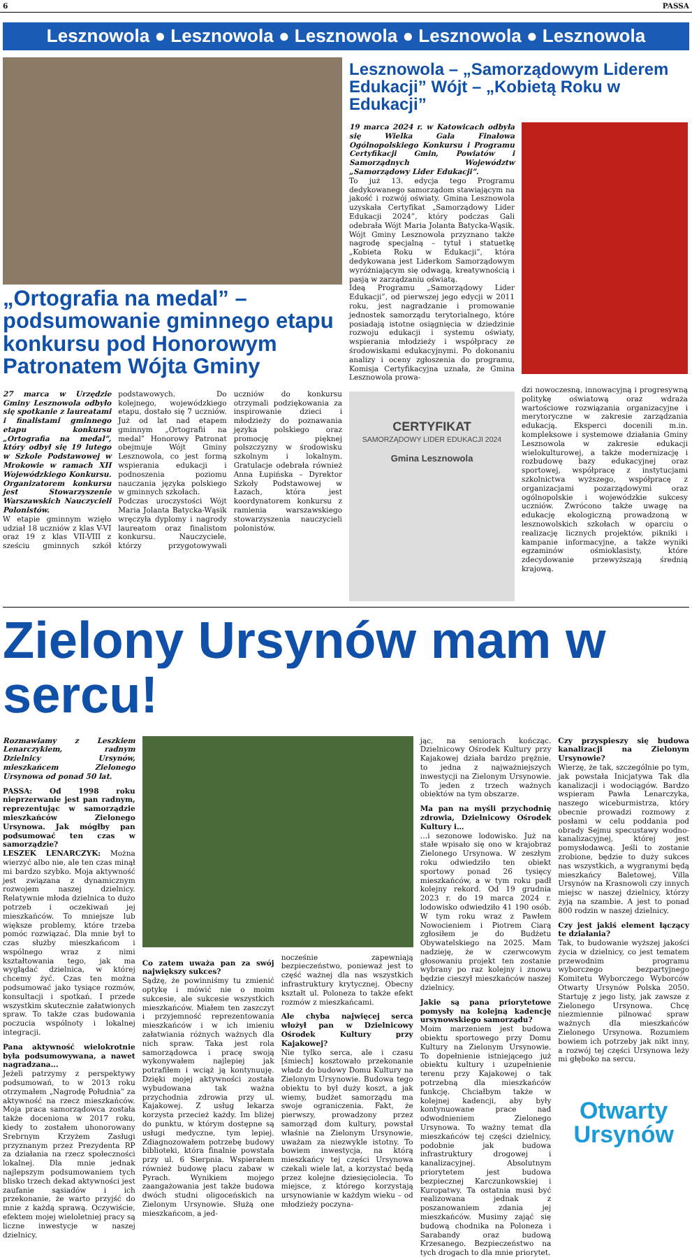6 PASSA
Lesznowola ● Lesznowola ● Lesznowola ● Lesznowola ● Lesznowola
„Ortografia na medal” – podsumowanie gminnego etapu konkursu pod Honorowym Patronatem Wójta Gminy
27 marca w Urzędzie Gminy Lesznowola odbyło się spotkanie z laureatami i finalistami gminnego etapu konkursu „Ortografia na medal”, który odbył się 19 lutego w Szkole Podstawowej w Mrokowie w ramach XII Wojewódzkiego Konkursu. Organizatorem konkursu jest Stowarzyszenie Warszawskich Nauczycieli Polonistów.
W etapie gminnym wzięło udział 18 uczniów z klas V-VI oraz 19 z klas VII-VIII z sześciu gminnych szkół podstawowych. Do kolejnego, wojewódzkiego etapu, dostało się 7 uczniów. Już od lat nad etapem gminnym „Ortografii na medal” Honorowy Patronat obejmuje Wójt Gminy Lesznowola, co jest formą wspierania edukacji i podnoszenia poziomu nauczania języka polskiego w gminnych szkołach.
Podczas uroczystości Wójt Maria Jolanta Batycka-Wąsik wręczyła dyplomy i nagrody laureatom oraz finalistom konkursu. Nauczyciele, którzy przygotowywali uczniów do konkursu otrzymali podziękowania za inspirowanie dzieci i młodzieży do poznawania języka polskiego oraz promocję pięknej polszczyzny w środowisku szkolnym i lokalnym. Gratulacje odebrała również Anna Łupińska – Dyrektor Szkoły Podstawowej w Łazach, która jest koordynatorem konkursu z ramienia warszawskiego stowarzyszenia nauczycieli polonistów.
Lesznowola – „Samorządowym Liderem Edukacji” Wójt – „Kobietą Roku w Edukacji”
19 marca 2024 r. w Katowicach odbyła się Wielka Gala Finałowa Ogólnopolskiego Konkursu i Programu Certyfikacji Gmin, Powiatów i Samorządnych Województw „Samorządowy Lider Edukacji”.
To już 13. edycja tego Programu dedykowanego samorządom stawiającym na jakość i rozwój oświaty. Gmina Lesznowola uzyskała Certyfikat „Samorządowy Lider Edukacji 2024”, który podczas Gali odebrała Wójt Maria Jolanta Batycka-Wąsik. Wójt Gminy Lesznowola przyznano także nagrodę specjalną – tytuł i statuetkę „Kobieta Roku w Edukacji”, która dedykowana jest Liderkom Samorządowym wyróżniającym się odwagą, kreatywnością i pasją w zarządzaniu oświatą.
Ideą Programu „Samorządowy Lider Edukacji”, od pierwszej jego edycji w 2011 roku, jest nagradzanie i promowanie jednostek samorządu terytorialnego, które posiadają istotne osiągnięcia w dziedzinie rozwoju edukacji i systemu oświaty, wspierania młodzieży i współpracy ze środowiskami edukacyjnymi. Po dokonaniu analizy i oceny zgłoszenia do programu, Komisja Certyfikacyjna uznała, że Gmina Lesznowola prowa-
CERTYFIKAT
SAMORZĄDOWY LIDER EDUKACJI 2024
Gmina Lesznowola
dzi nowoczesną, innowacyjną i progresywną politykę oświatową oraz wdraża wartościowe rozwiązania organizacyjne i merytoryczne w zakresie zarządzania edukacją. Eksperci docenili m.in. kompleksowe i systemowe działania Gminy Lesznowola w zakresie edukacji wielokulturowej, a także modernizację i rozbudowę bazy edukacyjnej oraz sportowej, współpracę z instytucjami szkolnictwa wyższego, współpracę z organizacjami pozarządowymi oraz ogólnopolskie i wojewódzkie sukcesy uczniów. Zwrócono także uwagę na edukację ekologiczną prowadzoną w lesznowolskich szkołach w oparciu o realizację licznych projektów, pikniki i kampanie informacyjne, a także wyniki egzaminów ośmioklasisty, które zdecydowanie przewyższają średnią krajową.
Zielony Ursynów mam w sercu!
Rozmawiamy z Leszkiem Lenarczykiem, radnym Dzielnicy Ursynów, mieszkańcem Zielonego Ursynowa od ponad 50 lat.
PASSA: Od 1998 roku nieprzerwanie jest pan radnym, reprezentując w samorządzie mieszkańców Zielonego Ursynowa. Jak mógłby pan podsumować ten czas w samorządzie?
LESZEK LENARCZYK: Można wierzyć albo nie, ale ten czas minął mi bardzo szybko. Moja aktywność jest związana z dynamicznym rozwojem naszej dzielnicy. Relatywnie młoda dzielnica to dużo potrzeb i oczekiwań jej mieszkańców. To mniejsze lub większe problemy, które trzeba pomóc rozwiązać. Dla mnie był to czas służby mieszkańcom i wspólnego wraz z nimi kształtowania tego, jak ma wyglądać dzielnica, w której chcemy żyć. Czas ten można podsumować jako tysiące rozmów, konsultacji i spotkań. I przede wszystkim skutecznie załatwionych spraw. To także czas budowania poczucia wspólnoty i lokalnej integracji.
Pana aktywność wielokrotnie była podsumowywana, a nawet nagradzana...
Jeżeli patrzymy z perspektywy podsumowań, to w 2013 roku otrzymałem „Nagrodę Południa” za aktywność na rzecz mieszkańców. Moja praca samorządowca została także doceniona w 2017 roku, kiedy to zostałem uhonorowany Srebrnym Krzyżem Zasługi przyznanym przez Prezydenta RP za działania na rzecz społeczności lokalnej. Dla mnie jednak najlepszym podsumowaniem tych blisko trzech dekad aktywności jest zaufanie sąsiadów i ich przekonanie, że warto przyjść do mnie z każdą sprawą. Oczywiście, efektem mojej wieloletniej pracy są liczne inwestycje w naszej dzielnicy.
Co zatem uważa pan za swój największy sukces?
Sądzę, że powinniśmy tu zmienić optykę i mówić nie o moim sukcesie, ale sukcesie wszystkich mieszkańców. Miałem ten zaszczyt i przyjemność reprezentowania mieszkańców i w ich imieniu załatwiania różnych ważnych dla nich spraw. Taka jest rola samorządowca i pracę swoją wykonywałem najlepiej jak potrafiłem i wciąż ją kontynuuję. Dzięki mojej aktywności została wybudowana tak ważna przychodnia zdrowia przy ul. Kajakowej. Z usług lekarza korzysta przecież każdy. Im bliżej do punktu, w którym dostępne są usługi medyczne, tym lepiej. Zdiagnozowałem potrzebę budowy biblioteki, która finalnie powstała przy ul. 6 Sierpnia. Wspierałem również budowę placu zabaw w Pyrach. Wynikiem mojego zaangażowania jest także budowa dwóch studni oligoceńskich na Zielonym Ursynowie. Służą one mieszkańcom, a jed-
nocześnie zapewniają bezpieczeństwo, ponieważ jest to część ważnej dla nas wszystkich infrastruktury krytycznej. Obecny kształt ul. Poloneza to także efekt rozmów z mieszkańcami.
Ale chyba najwięcej serca włożył pan w Dzielnicowy Ośrodek Kultury przy Kajakowej?
Nie tylko serca, ale i czasu [śmiech] kosztowało przekonanie władz do budowy Domu Kultury na Zielonym Ursynowie. Budowa tego obiektu to był duży koszt, a jak wiemy, budżet samorządu ma swoje ograniczenia. Fakt, że pierwszy, prowadzony przez samorząd dom kultury, powstał właśnie na Zielonym Ursynowie, uważam za niezwykle istotny. To bowiem inwestycja, na którą mieszkańcy tej części Ursynowa czekali wiele lat, a korzystać będą przez kolejne dziesięciolecia. To miejsce, z którego korzystają ursynowianie w każdym wieku – od młodzieży poczyna-
jąc, na seniorach kończąc. Dzielnicowy Ośrodek Kultury przy Kajakowej działa bardzo prężnie, to jedna z najważniejszych inwestycji na Zielonym Ursynowie. To jeden z trzech ważnych obiektów na tym obszarze.
Ma pan na myśli przychodnię zdrowia, Dzielnicowy Ośrodek Kultury i…
…i sezonowe lodowisko. Już na stałe wpisało się ono w krajobraz Zielonego Ursynowa. W zeszłym roku odwiedziło ten obiekt sportowy ponad 26 tysięcy mieszkańców, a w tym roku padł kolejny rekord. Od 19 grudnia 2023 r. do 19 marca 2024 r. lodowisko odwiedziło 41 190 osób. W tym roku wraz z Pawłem Nowocieniem i Piotrem Ciarą zgłosiłem je do Budżetu Obywatelskiego na 2025. Mam nadzieję, że w czerwcowym głosowaniu projekt ten zostanie wybrany po raz kolejny i znowu będzie cieszył mieszkańców naszej dzielnicy.
Jakie są pana priorytetowe pomysły na kolejną kadencję ursynowskiego samorządu?
Moim marzeniem jest budowa obiektu sportowego przy Domu Kultury na Zielonym Ursynowie. To dopełnienie istniejącego już obiektu kultury i uzupełnienie terenu przy Kajakowej o tak potrzebną dla mieszkańców funkcję. Chciałbym także w kolejnej kadencji, aby były kontynuowane prace nad odwodnieniem Zielonego Ursynowa. To ważny temat dla mieszkańców tej części dzielnicy, podobnie jak budowa infrastruktury drogowej i kanalizacyjnej. Absolutnym priorytetem jest budowa bezpiecznej Karczunkowskiej i Kuropatwy. Ta ostatnia musi być realizowana jednak z poszanowaniem zdania jej mieszkańców. Musimy zająć się budową chodnika na Poloneza i Sarabandy oraz budową Krzesanego. Bezpieczeństwo na tych drogach to dla mnie priorytet.
Czy przyspieszy się budowa kanalizacji na Zielonym Ursynowie?
Wierzę, że tak, szczególnie po tym, jak powstała Inicjatywa Tak dla kanalizacji i wodociągów. Bardzo wspieram Pawła Lenarczyka, naszego wiceburmistrza, który obecnie prowadzi rozmowy z posłami w celu poddania pod obrady Sejmu specustawy wodno-kanalizacyjnej, której jest pomysłodawcą. Jeśli to zostanie zrobione, będzie to duży sukces nas wszystkich, a wygranymi będą mieszkańcy Baletowej, Villa Ursynów na Krasnowoli czy innych miejsc w naszej dzielnicy, którzy żyją na szambie. A jest to ponad 800 rodzin w naszej dzielnicy.
Czy jest jakiś element łączący te działania?
Tak, to budowanie wyższej jakości życia w dzielnicy, co jest tematem przewodnim programu wyborczego bezpartyjnego Komitetu Wyborczego Wyborców Otwarty Ursynów Polska 2050. Startuję z jego listy, jak zawsze z Zielonego Ursynowa. Chcę niezmiennie pilnować spraw ważnych dla mieszkańców Zielonego Ursynowa. Rozumiem bowiem ich potrzeby jak nikt inny, a rozwój tej części Ursynowa leży mi głęboko na sercu.
Otwarty
Ursynów